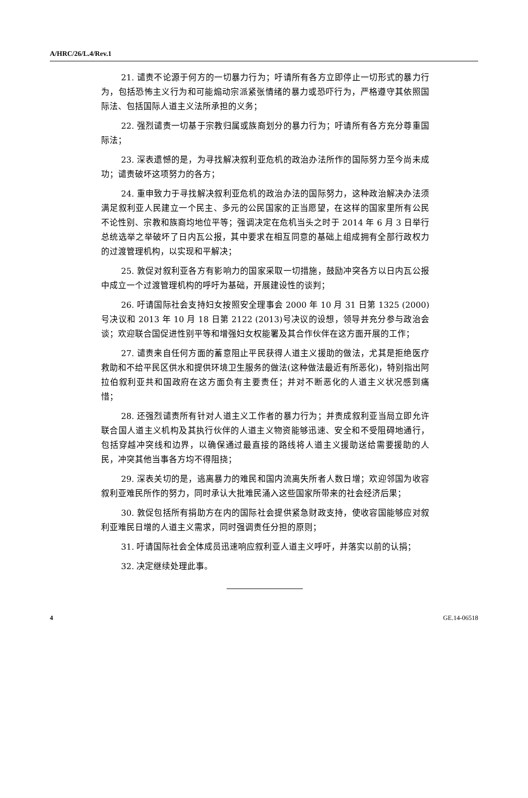A/HRC/26/L.4/Rev.1
21. 谴责不论源于何方的一切暴力行为；吁请所有各方立即停止一切形式的暴力行为，包括恐怖主义行为和可能煽动宗派紧张情绪的暴力或恐吓行为，严格遵守其依照国际法、包括国际人道主义法所承担的义务；
22. 强烈谴责一切基于宗教归属或族裔划分的暴力行为；吁请所有各方充分尊重国际法；
23. 深表遗憾的是，为寻找解决叙利亚危机的政治办法所作的国际努力至今尚未成功；谴责破坏这项努力的各方；
24. 重申致力于寻找解决叙利亚危机的政治办法的国际努力，这种政治解决办法须满足叙利亚人民建立一个民主、多元的公民国家的正当愿望，在这样的国家里所有公民不论性别、宗教和族裔均地位平等；强调决定在危机当头之时于 2014 年 6 月 3 日举行总统选举之举破坏了日内瓦公报，其中要求在相互同意的基础上组成拥有全部行政权力的过渡管理机构，以实现和平解决；
25. 敦促对叙利亚各方有影响力的国家采取一切措施，鼓励冲突各方以日内瓦公报中成立一个过渡管理机构的呼吁为基础，开展建设性的谈判；
26. 吁请国际社会支持妇女按照安全理事会 2000 年 10 月 31 日第 1325 (2000)号决议和 2013 年 10 月 18 日第 2122 (2013)号决议的设想，领导并充分参与政治会谈；欢迎联合国促进性别平等和增强妇女权能署及其合作伙伴在这方面开展的工作；
27. 谴责来自任何方面的蓄意阻止平民获得人道主义援助的做法，尤其是拒绝医疗救助和不给平民区供水和提供环境卫生服务的做法(这种做法最近有所恶化)，特别指出阿拉伯叙利亚共和国政府在这方面负有主要责任；并对不断恶化的人道主义状况感到痛惜；
28. 还强烈谴责所有针对人道主义工作者的暴力行为；并责成叙利亚当局立即允许联合国人道主义机构及其执行伙伴的人道主义物资能够迅速、安全和不受阻碍地通行，包括穿越冲突线和边界，以确保通过最直接的路线将人道主义援助送给需要援助的人民，冲突其他当事各方均不得阻挠；
29. 深表关切的是，逃离暴力的难民和国内流离失所者人数日增；欢迎邻国为收容叙利亚难民所作的努力，同时承认大批难民涌入这些国家所带来的社会经济后果；
30. 敦促包括所有捐助方在内的国际社会提供紧急财政支持，使收容国能够应对叙利亚难民日增的人道主义需求，同时强调责任分担的原则；
31. 吁请国际社会全体成员迅速响应叙利亚人道主义呼吁，并落实以前的认捐；
32. 决定继续处理此事。
4 GE.14-06518